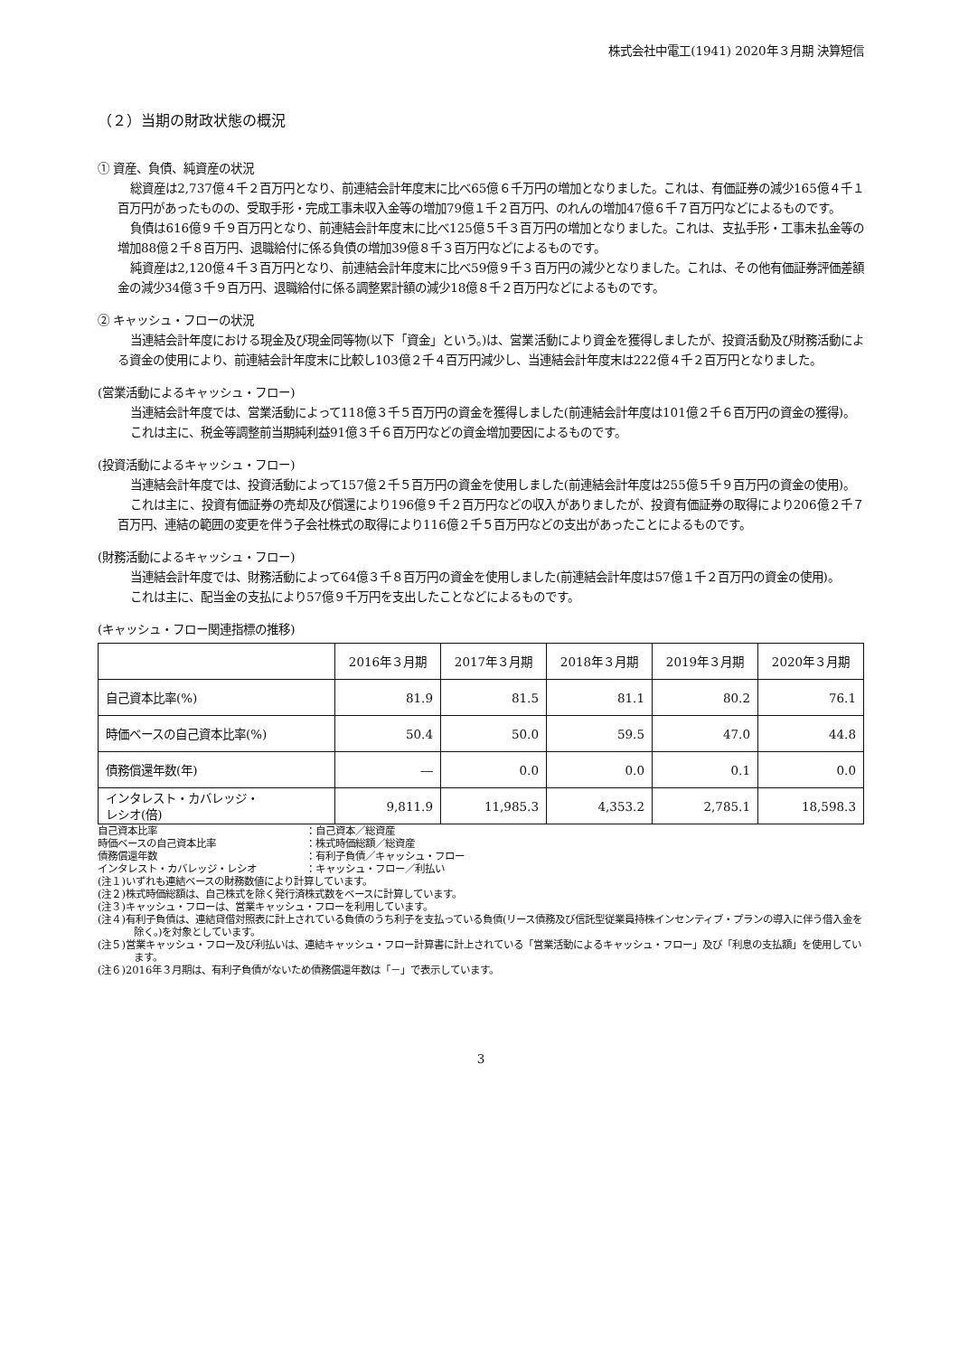株式会社中電工(1941) 2020年３月期 決算短信
（２）当期の財政状態の概況
① 資産、負債、純資産の状況
総資産は2,737億４千２百万円となり、前連結会計年度末に比べ65億６千万円の増加となりました。これは、有価証券の減少165億４千１百万円があったものの、受取手形・完成工事未収入金等の増加79億１千２百万円、のれんの増加47億６千７百万円などによるものです。
負債は616億９千９百万円となり、前連結会計年度末に比べ125億５千３百万円の増加となりました。これは、支払手形・工事未払金等の増加88億２千８百万円、退職給付に係る負債の増加39億８千３百万円などによるものです。
純資産は2,120億４千３百万円となり、前連結会計年度末に比べ59億９千３百万円の減少となりました。これは、その他有価証券評価差額金の減少34億３千９百万円、退職給付に係る調整累計額の減少18億８千２百万円などによるものです。
② キャッシュ・フローの状況
当連結会計年度における現金及び現金同等物(以下「資金」という。)は、営業活動により資金を獲得しましたが、投資活動及び財務活動による資金の使用により、前連結会計年度末に比較し103億２千４百万円減少し、当連結会計年度末は222億４千２百万円となりました。
(営業活動によるキャッシュ・フロー)
当連結会計年度では、営業活動によって118億３千５百万円の資金を獲得しました(前連結会計年度は101億２千６百万円の資金の獲得)。
これは主に、税金等調整前当期純利益91億３千６百万円などの資金増加要因によるものです。
(投資活動によるキャッシュ・フロー)
当連結会計年度では、投資活動によって157億２千５百万円の資金を使用しました(前連結会計年度は255億５千９百万円の資金の使用)。
これは主に、投資有価証券の売却及び償還により196億９千２百万円などの収入がありましたが、投資有価証券の取得により206億２千７百万円、連結の範囲の変更を伴う子会社株式の取得により116億２千５百万円などの支出があったことによるものです。
(財務活動によるキャッシュ・フロー)
当連結会計年度では、財務活動によって64億３千８百万円の資金を使用しました(前連結会計年度は57億１千２百万円の資金の使用)。
これは主に、配当金の支払により57億９千万円を支出したことなどによるものです。
(キャッシュ・フロー関連指標の推移)
| | 2016年３月期 | 2017年３月期 | 2018年３月期 | 2019年３月期 | 2020年３月期 |
| --- | --- | --- | --- | --- | --- |
| 自己資本比率(%) | 81.9 | 81.5 | 81.1 | 80.2 | 76.1 |
| 時価ベースの自己資本比率(%) | 50.4 | 50.0 | 59.5 | 47.0 | 44.8 |
| 債務償還年数(年) | ― | 0.0 | 0.0 | 0.1 | 0.0 |
| インタレスト・カバレッジ・ レシオ(倍) | 9,811.9 | 11,985.3 | 4,353.2 | 2,785.1 | 18,598.3 |
自己資本比率 ：自己資本／総資産
時価ベースの自己資本比率 ：株式時価総額／総資産
債務償還年数 ：有利子負債／キャッシュ・フロー
インタレスト・カバレッジ・レシオ ：キャッシュ・フロー／利払い
(注１)いずれも連結ベースの財務数値により計算しています。
(注２)株式時価総額は、自己株式を除く発行済株式数をベースに計算しています。
(注３)キャッシュ・フローは、営業キャッシュ・フローを利用しています。
(注４)有利子負債は、連結貸借対照表に計上されている負債のうち利子を支払っている負債(リース債務及び信託型従業員持株インセンティブ・プランの導入に伴う借入金を除く。)を対象としています。
(注５)営業キャッシュ・フロー及び利払いは、連結キャッシュ・フロー計算書に計上されている「営業活動によるキャッシュ・フロー」及び「利息の支払額」を使用しています。
(注６)2016年３月期は、有利子負債がないため債務償還年数は「－」で表示しています。
3